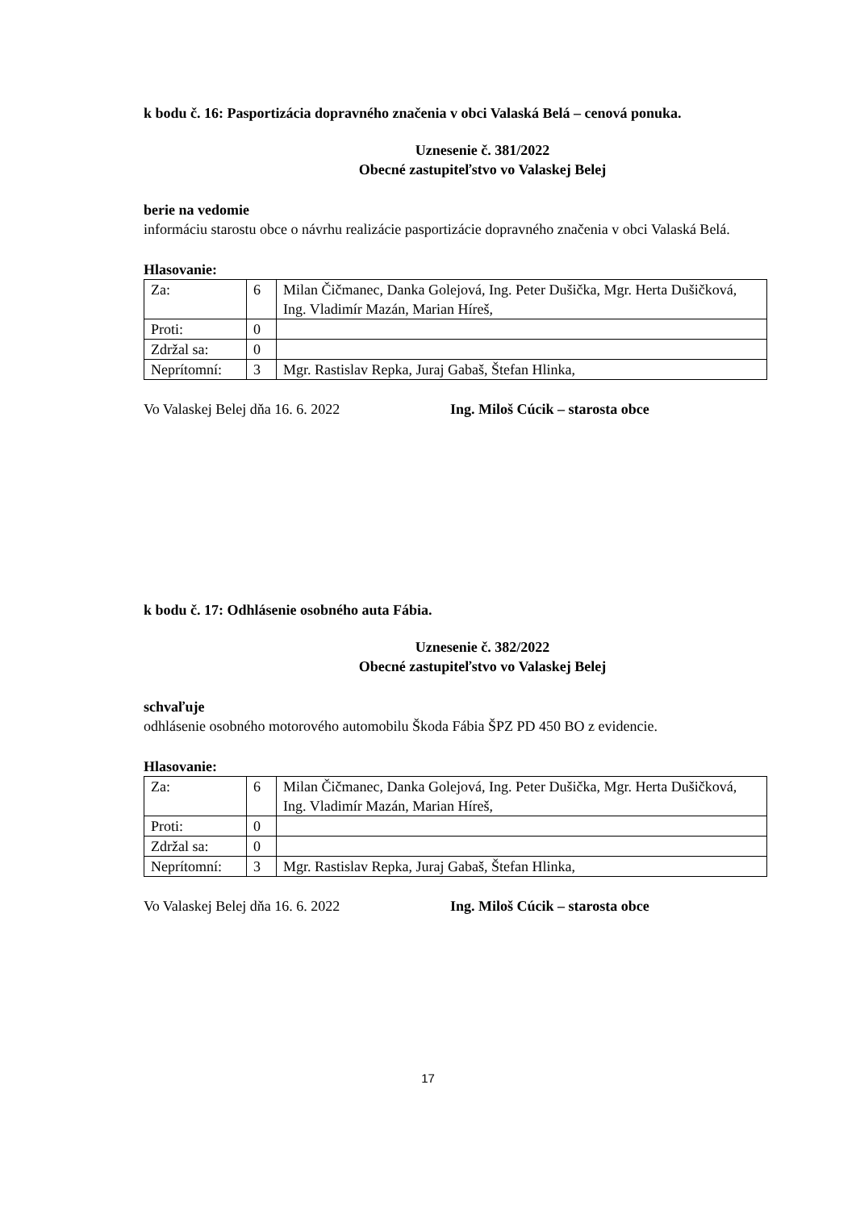k bodu č. 16: Pasportizácia dopravného značenia v obci Valaská Belá – cenová ponuka.
Uznesenie č. 381/2022
Obecné zastupiteľstvo vo Valaskej Belej
berie na vedomie
informáciu starostu obce o návrhu realizácie pasportizácie dopravného značenia v obci Valaská Belá.
Hlasovanie:
| Za: | 6 | Milan Čičmanec, Danka Golejová, Ing. Peter Dušička, Mgr. Herta Dušičková, Ing. Vladimír Mazán, Marian Híreš, |
| Proti: | 0 | |
| Zdržal sa: | 0 | |
| Neprítomní: | 3 | Mgr. Rastislav Repka, Juraj Gabaš, Štefan Hlinka, |
Vo Valaskej Belej dňa 16. 6. 2022 Ing. Miloš Cúcik – starosta obce
k bodu č. 17: Odhlásenie osobného auta Fábia.
Uznesenie č. 382/2022
Obecné zastupiteľstvo vo Valaskej Belej
schvaľuje
odhlásenie osobného motorového automobilu Škoda Fábia ŠPZ PD 450 BO z evidencie.
Hlasovanie:
| Za: | 6 | Milan Čičmanec, Danka Golejová, Ing. Peter Dušička, Mgr. Herta Dušičková, Ing. Vladimír Mazán, Marian Híreš, |
| Proti: | 0 | |
| Zdržal sa: | 0 | |
| Neprítomní: | 3 | Mgr. Rastislav Repka, Juraj Gabaš, Štefan Hlinka, |
Vo Valaskej Belej dňa 16. 6. 2022 Ing. Miloš Cúcik – starosta obce
17